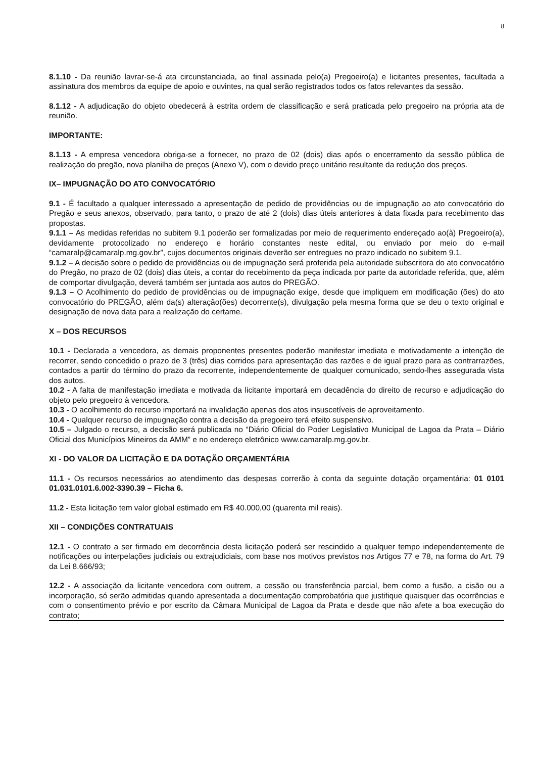8
8.1.10 - Da reunião lavrar-se-á ata circunstanciada, ao final assinada pelo(a) Pregoeiro(a) e licitantes presentes, facultada a assinatura dos membros da equipe de apoio e ouvintes, na qual serão registrados todos os fatos relevantes da sessão.
8.1.12 - A adjudicação do objeto obedecerá à estrita ordem de classificação e será praticada pelo pregoeiro na própria ata de reunião.
IMPORTANTE:
8.1.13 - A empresa vencedora obriga-se a fornecer, no prazo de 02 (dois) dias após o encerramento da sessão pública de realização do pregão, nova planilha de preços (Anexo V), com o devido preço unitário resultante da redução dos preços.
IX– IMPUGNAÇÃO DO ATO CONVOCATÓRIO
9.1 - É facultado a qualquer interessado a apresentação de pedido de providências ou de impugnação ao ato convocatório do Pregão e seus anexos, observado, para tanto, o prazo de até 2 (dois) dias úteis anteriores à data fixada para recebimento das propostas.
9.1.1 – As medidas referidas no subitem 9.1 poderão ser formalizadas por meio de requerimento endereçado ao(à) Pregoeiro(a), devidamente protocolizado no endereço e horário constantes neste edital, ou enviado por meio do e-mail “camaralp@camaralp.mg.gov.br”, cujos documentos originais deverão ser entregues no prazo indicado no subitem 9.1.
9.1.2 – A decisão sobre o pedido de providências ou de impugnação será proferida pela autoridade subscritora do ato convocatório do Pregão, no prazo de 02 (dois) dias úteis, a contar do recebimento da peça indicada por parte da autoridade referida, que, além de comportar divulgação, deverá também ser juntada aos autos do PREGÃO.
9.1.3 – O Acolhimento do pedido de providências ou de impugnação exige, desde que impliquem em modificação (ões) do ato convocatório do PREGÃO, além da(s) alteração(ões) decorrente(s), divulgação pela mesma forma que se deu o texto original e designação de nova data para a realização do certame.
X – DOS RECURSOS
10.1 - Declarada a vencedora, as demais proponentes presentes poderão manifestar imediata e motivadamente a intenção de recorrer, sendo concedido o prazo de 3 (três) dias corridos para apresentação das razões e de igual prazo para as contrarrazões, contados a partir do término do prazo da recorrente, independentemente de qualquer comunicado, sendo-lhes assegurada vista dos autos.
10.2 - A falta de manifestação imediata e motivada da licitante importará em decadência do direito de recurso e adjudicação do objeto pelo pregoeiro à vencedora.
10.3 - O acolhimento do recurso importará na invalidação apenas dos atos insuscetíveis de aproveitamento.
10.4 - Qualquer recurso de impugnação contra a decisão da pregoeiro terá efeito suspensivo.
10.5 – Julgado o recurso, a decisão será publicada no “Diário Oficial do Poder Legislativo Municipal de Lagoa da Prata – Diário Oficial dos Municípios Mineiros da AMM” e no endereço eletrônico www.camaralp.mg.gov.br.
XI - DO VALOR DA LICITAÇÃO E DA DOTAÇÃO ORÇAMENTÁRIA
11.1 - Os recursos necessários ao atendimento das despesas correrão à conta da seguinte dotação orçamentária: 01 0101 01.031.0101.6.002-3390.39 – Ficha 6.
11.2 - Esta licitação tem valor global estimado em R$ 40.000,00 (quarenta mil reais).
XII – CONDIÇÕES CONTRATUAIS
12.1 - O contrato a ser firmado em decorrência desta licitação poderá ser rescindido a qualquer tempo independentemente de notificações ou interpelações judiciais ou extrajudiciais, com base nos motivos previstos nos Artigos 77 e 78, na forma do Art. 79 da Lei 8.666/93;
12.2 - A associação da licitante vencedora com outrem, a cessão ou transferência parcial, bem como a fusão, a cisão ou a incorporação, só serão admitidas quando apresentada a documentação comprobatória que justifique quaisquer das ocorrências e com o consentimento prévio e por escrito da Câmara Municipal de Lagoa da Prata e desde que não afete a boa execução do contrato;